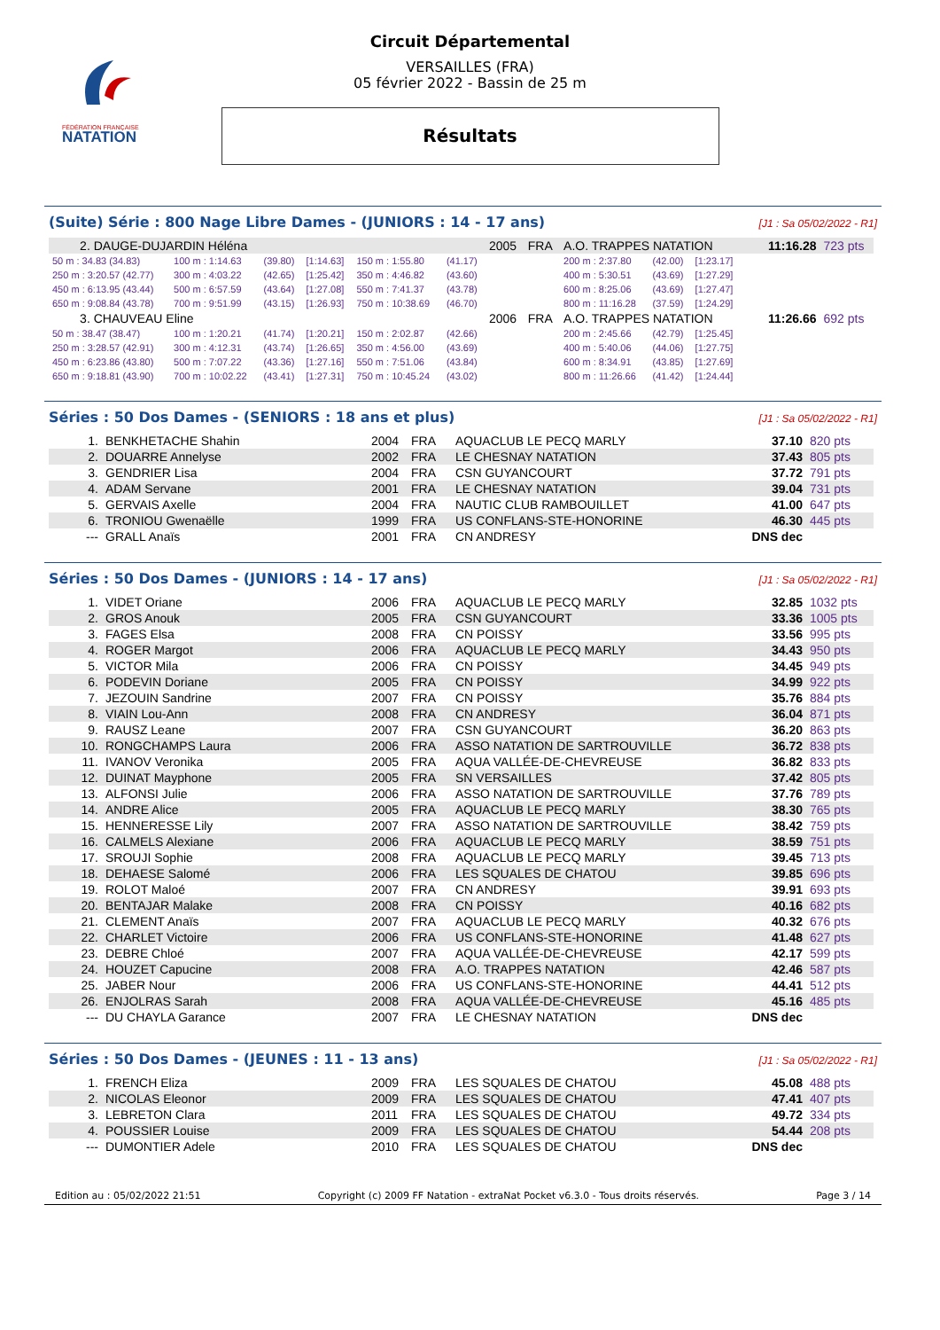FÉDÉRATION FRANÇAISE
NATATION
Circuit Départemental
VERSAILLES (FRA)
05 février 2022 - Bassin de 25 m
Résultats
(Suite) Série : 800 Nage Libre Dames - (JUNIORS : 14 - 17 ans) [J1 : Sa 05/02/2022 - R1]
| 2. DAUGE-DUJARDIN Héléna | | | | | | 2005 | FRA | A.O. TRAPPES NATATION | | | | | 11:16.28 | 723 pts |
| 50 m : 34.83 (34.83) | 100 m : 1:14.63 | (39.80) | [1:14.63] | 150 m : 1:55.80 | (41.17) | | | 200 m : 2:37.80 | (42.00) | [1:23.17] | | | | |
| 250 m : 3:20.57 (42.77) | 300 m : 4:03.22 | (42.65) | [1:25.42] | 350 m : 4:46.82 | (43.60) | | | 400 m : 5:30.51 | (43.69) | [1:27.29] | | | | |
| 450 m : 6:13.95 (43.44) | 500 m : 6:57.59 | (43.64) | [1:27.08] | 550 m : 7:41.37 | (43.78) | | | 600 m : 8:25.06 | (43.69) | [1:27.47] | | | | |
| 650 m : 9:08.84 (43.78) | 700 m : 9:51.99 | (43.15) | [1:26.93] | 750 m : 10:38.69 | (46.70) | | | 800 m : 11:16.28 | (37.59) | [1:24.29] | | | | |
| 3. CHAUVEAU Eline | | | | | | 2006 | FRA | A.O. TRAPPES NATATION | | | | | 11:26.66 | 692 pts |
| 50 m : 38.47 (38.47) | 100 m : 1:20.21 | (41.74) | [1:20.21] | 150 m : 2:02.87 | (42.66) | | | 200 m : 2:45.66 | (42.79) | [1:25.45] | | | | |
| 250 m : 3:28.57 (42.91) | 300 m : 4:12.31 | (43.74) | [1:26.65] | 350 m : 4:56.00 | (43.69) | | | 400 m : 5:40.06 | (44.06) | [1:27.75] | | | | |
| 450 m : 6:23.86 (43.80) | 500 m : 7:07.22 | (43.36) | [1:27.16] | 550 m : 7:51.06 | (43.84) | | | 600 m : 8:34.91 | (43.85) | [1:27.69] | | | | |
| 650 m : 9:18.81 (43.90) | 700 m : 10:02.22 | (43.41) | [1:27.31] | 750 m : 10:45.24 | (43.02) | | | 800 m : 11:26.66 | (41.42) | [1:24.44] | | | | |
Séries : 50 Dos Dames - (SENIORS : 18 ans et plus) [J1 : Sa 05/02/2022 - R1]
| 1. | BENKHETACHE Shahin | 2004 | FRA | AQUACLUB LE PECQ MARLY | 37.10 | 820 pts |
| 2. | DOUARRE Annelyse | 2002 | FRA | LE CHESNAY NATATION | 37.43 | 805 pts |
| 3. | GENDRIER Lisa | 2004 | FRA | CSN GUYANCOURT | 37.72 | 791 pts |
| 4. | ADAM Servane | 2001 | FRA | LE CHESNAY NATATION | 39.04 | 731 pts |
| 5. | GERVAIS Axelle | 2004 | FRA | NAUTIC CLUB RAMBOUILLET | 41.00 | 647 pts |
| 6. | TRONIOU Gwenaëlle | 1999 | FRA | US CONFLANS-STE-HONORINE | 46.30 | 445 pts |
| --- | GRALL Anaïs | 2001 | FRA | CN ANDRESY | DNS dec | |
Séries : 50 Dos Dames - (JUNIORS : 14 - 17 ans) [J1 : Sa 05/02/2022 - R1]
| 1. | VIDET Oriane | 2006 | FRA | AQUACLUB LE PECQ MARLY | 32.85 | 1032 pts |
| 2. | GROS Anouk | 2005 | FRA | CSN GUYANCOURT | 33.36 | 1005 pts |
| 3. | FAGES Elsa | 2008 | FRA | CN POISSY | 33.56 | 995 pts |
| 4. | ROGER Margot | 2006 | FRA | AQUACLUB LE PECQ MARLY | 34.43 | 950 pts |
| 5. | VICTOR Mila | 2006 | FRA | CN POISSY | 34.45 | 949 pts |
| 6. | PODEVIN Doriane | 2005 | FRA | CN POISSY | 34.99 | 922 pts |
| 7. | JEZOUIN Sandrine | 2007 | FRA | CN POISSY | 35.76 | 884 pts |
| 8. | VIAIN Lou-Ann | 2008 | FRA | CN ANDRESY | 36.04 | 871 pts |
| 9. | RAUSZ Leane | 2007 | FRA | CSN GUYANCOURT | 36.20 | 863 pts |
| 10. | RONGCHAMPS Laura | 2006 | FRA | ASSO NATATION DE SARTROUVILLE | 36.72 | 838 pts |
| 11. | IVANOV Veronika | 2005 | FRA | AQUA VALLÉE-DE-CHEVREUSE | 36.82 | 833 pts |
| 12. | DUINAT Mayphone | 2005 | FRA | SN VERSAILLES | 37.42 | 805 pts |
| 13. | ALFONSI Julie | 2006 | FRA | ASSO NATATION DE SARTROUVILLE | 37.76 | 789 pts |
| 14. | ANDRE Alice | 2005 | FRA | AQUACLUB LE PECQ MARLY | 38.30 | 765 pts |
| 15. | HENNERESSE Lily | 2007 | FRA | ASSO NATATION DE SARTROUVILLE | 38.42 | 759 pts |
| 16. | CALMELS Alexiane | 2006 | FRA | AQUACLUB LE PECQ MARLY | 38.59 | 751 pts |
| 17. | SROUJI Sophie | 2008 | FRA | AQUACLUB LE PECQ MARLY | 39.45 | 713 pts |
| 18. | DEHAESE Salomé | 2006 | FRA | LES SQUALES DE CHATOU | 39.85 | 696 pts |
| 19. | ROLOT Maloé | 2007 | FRA | CN ANDRESY | 39.91 | 693 pts |
| 20. | BENTAJAR Malake | 2008 | FRA | CN POISSY | 40.16 | 682 pts |
| 21. | CLEMENT Anaïs | 2007 | FRA | AQUACLUB LE PECQ MARLY | 40.32 | 676 pts |
| 22. | CHARLET Victoire | 2006 | FRA | US CONFLANS-STE-HONORINE | 41.48 | 627 pts |
| 23. | DEBRE Chloé | 2007 | FRA | AQUA VALLÉE-DE-CHEVREUSE | 42.17 | 599 pts |
| 24. | HOUZET Capucine | 2008 | FRA | A.O. TRAPPES NATATION | 42.46 | 587 pts |
| 25. | JABER Nour | 2006 | FRA | US CONFLANS-STE-HONORINE | 44.41 | 512 pts |
| 26. | ENJOLRAS Sarah | 2008 | FRA | AQUA VALLÉE-DE-CHEVREUSE | 45.16 | 485 pts |
| --- | DU CHAYLA Garance | 2007 | FRA | LE CHESNAY NATATION | DNS dec | |
Séries : 50 Dos Dames - (JEUNES : 11 - 13 ans) [J1 : Sa 05/02/2022 - R1]
| 1. | FRENCH Eliza | 2009 | FRA | LES SQUALES DE CHATOU | 45.08 | 488 pts |
| 2. | NICOLAS Eleonor | 2009 | FRA | LES SQUALES DE CHATOU | 47.41 | 407 pts |
| 3. | LEBRETON Clara | 2011 | FRA | LES SQUALES DE CHATOU | 49.72 | 334 pts |
| 4. | POUSSIER Louise | 2009 | FRA | LES SQUALES DE CHATOU | 54.44 | 208 pts |
| --- | DUMONTIER Adele | 2010 | FRA | LES SQUALES DE CHATOU | DNS dec | |
Edition au : 05/02/2022 21:51 Copyright (c) 2009 FF Natation - extraNat Pocket v6.3.0 - Tous droits réservés. Page 3 / 14